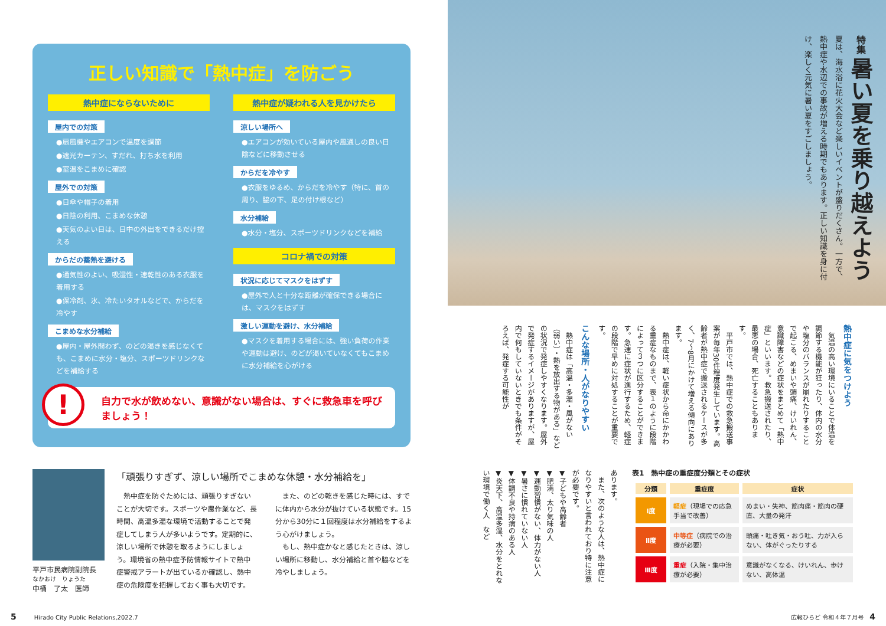正しい知識で「熱中症」を防ごう
熱中症にならないために
屋内での対策
●扇風機やエアコンで温度を調節
●遮光カーテン、すだれ、打ち水を利用
●室温をこまめに確認
屋外での対策
●日傘や帽子の着用
●日陰の利用、こまめな休憩
●天気のよい日は、日中の外出をできるだけ控える
からだの蓄熱を避ける
●通気性のよい、吸湿性・速乾性のある衣服を着用する
●保冷剤、氷、冷たいタオルなどで、からだを冷やす
こまめな水分補給
●屋内・屋外問わず、のどの渇きを感じなくても、こまめに水分・塩分、スポーツドリンクなどを補給する
熱中症が疑われる人を見かけたら
涼しい場所へ
●エアコンが効いている屋内や風通しの良い日陰などに移動させる
からだを冷やす
●衣服をゆるめ、からだを冷やす（特に、首の周り、脇の下、足の付け根など）
水分補給
●水分・塩分、スポーツドリンクなどを補給
コロナ禍での対策
状況に応じてマスクをはずす
●屋外で人と十分な距離が確保できる場合には、マスクをはずす
激しい運動を避け、水分補給
●マスクを着用する場合には、強い負荷の作業や運動は避け、のどが渇いていなくてもこまめに水分補給を心がける
! 自力で水が飲めない、意識がない場合は、すぐに救急車を呼びましょう！
平戸市民病院副院長
なかおけ　りょうた
中桶　了太　医師
「頑張りすぎず、涼しい場所でこまめな休憩・水分補給を」
　熱中症を防ぐためには、頑張りすぎないことが大切です。スポーツや農作業など、長時間、高温多湿な環境で活動することで発症してしまう人が多いようです。定期的に、涼しい場所で休憩を取るようにしましょう。環境省の熱中症予防情報サイトで熱中症警戒アラートが出ているか確認し、熱中症の危険度を把握しておく事も大切です。
　また、のどの乾きを感じた時には、すでに体内から水分が抜けている状態です。15分から30分に１回程度は水分補給をするよう心がけましょう。
　もし、熱中症かなと感じたときは、涼しい場所に移動し、水分補給と首や脇などを冷やしましょう。
5　　　Hirado City Public Relations,2022.7
特集 暑い夏を乗り越えよう 　夏は、海水浴に花火大会など楽しいイベントが盛りだくさん。一方で、熱中症や水辺での事故が増える時期でもあります。正しい知識を身に付け、楽しく元気に暑い夏をすごしましょう。
熱中症に気をつけよう
　気温の高い環境にいることで体温を調節する機能が狂ったり、体内の水分や塩分のバランスが崩れたりすることで起こる、めまいや頭痛、けいれん、意識障害などの症状をまとめて「熱中症」といいます。救急搬送されたり、最悪の場合、死亡することもあります。
　平戸市では、熱中症での救急搬送事案が毎年30件程度発生しています。高齢者が熱中症で搬送されるケースが多く、7～8月にかけて増える傾向にあります。
　熱中症は、軽い症状から命にかかわる重症なものまで、表１のように段階によって３つに区分することができます。急速に症状が進行するため、軽症の段階で早めに対処することが重要です。
こんな場所・人がなりやすい
　熱中症は「高温・多湿・風がない（弱い）・熱を放出する物がある」などの状況で発症しやすくなります。屋外で発症するイメージがありますが、屋内で何もしていないときでも条件がそろえば、発症する可能性が
あります。
　また、次のような人は、熱中症になりやすいと言われており特に注意が必要です。
▼子どもや高齢者
▼肥満、太り気味の人
▼運動習慣がない、体力がない人
▼暑さに慣れていない人
▼体調不良や持病のある人
▼炎天下、高温多湿、水分をとれない環境で働く人　など
表1 熱中症の重症度分類とその症状
| 分類 | 重症度 | 症状 |
| --- | --- | --- |
| Ⅰ度 | 軽症 （現場での応急手当で改善） | めまい・失神、筋肉痛・筋肉の硬直、大量の発汗 |
| Ⅱ度 | 中等症 （病院での治療が必要） | 頭痛・吐き気・おう吐、力が入らない、体がぐったりする |
| Ⅲ度 | 重症 （入院・集中治療が必要） | 意識がなくなる、けいれん、歩けない、高体温 |
広報ひらど 令和４年７月号　4